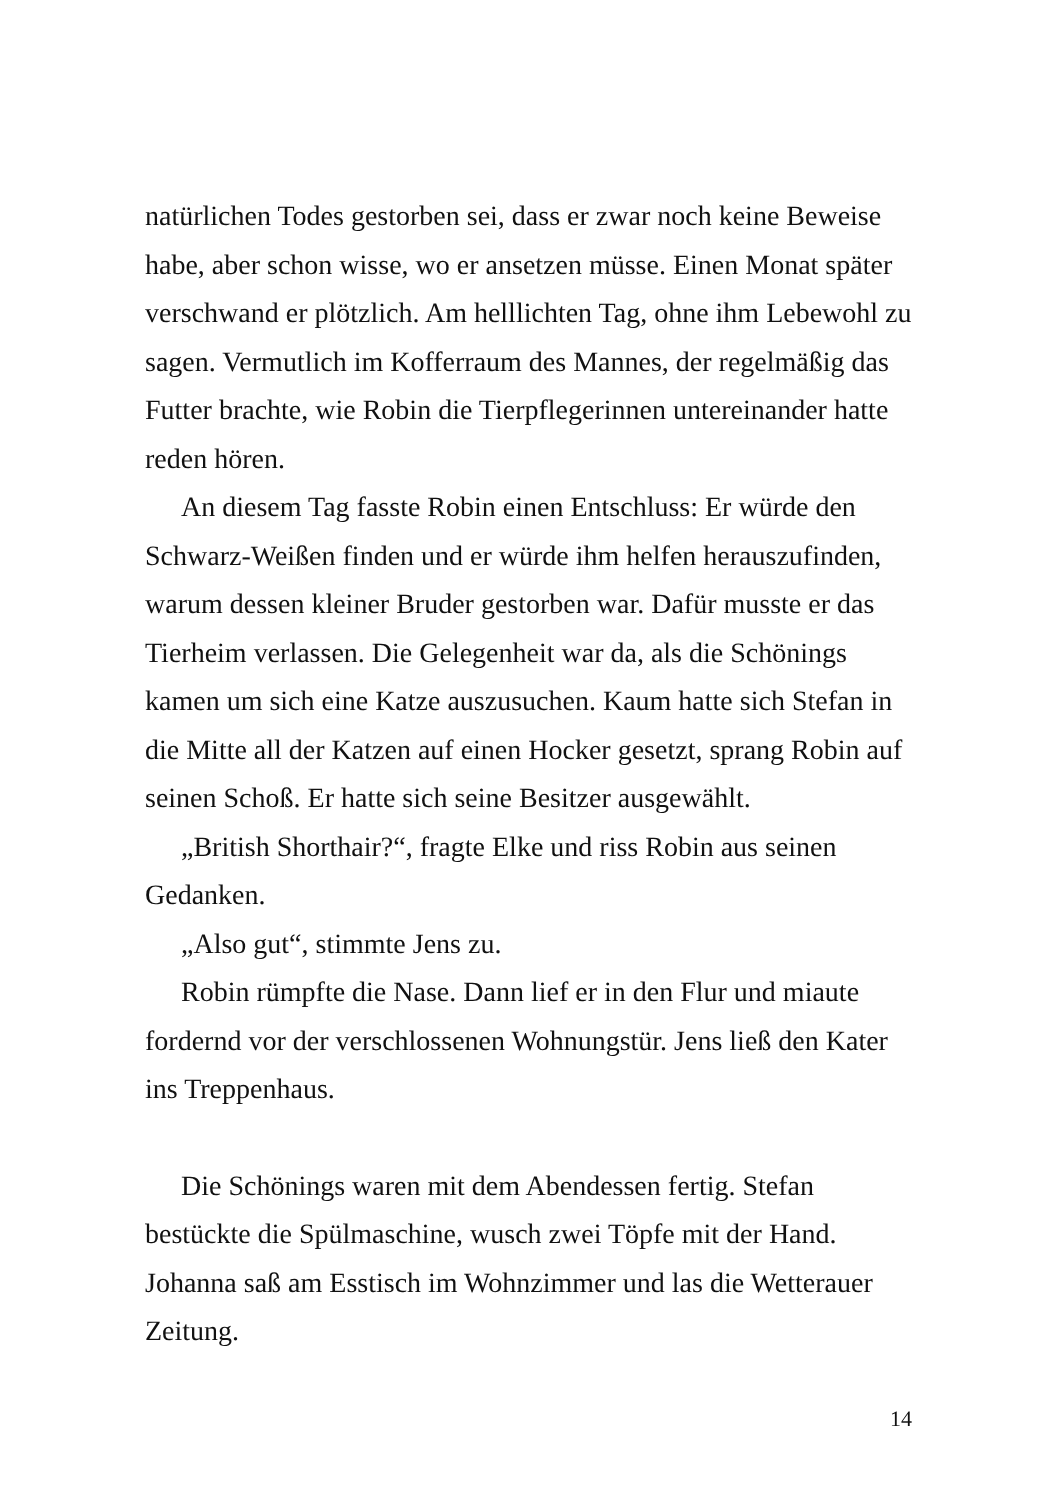natürlichen Todes gestorben sei, dass er zwar noch keine Beweise habe, aber schon wisse, wo er ansetzen müsse. Einen Monat später verschwand er plötzlich. Am helllichten Tag, ohne ihm Lebewohl zu sagen. Vermutlich im Kofferraum des Mannes, der regelmäßig das Futter brachte, wie Robin die Tierpflegerinnen untereinander hatte reden hören.
An diesem Tag fasste Robin einen Entschluss: Er würde den Schwarz-Weißen finden und er würde ihm helfen herauszufinden, warum dessen kleiner Bruder gestorben war. Dafür musste er das Tierheim verlassen. Die Gelegenheit war da, als die Schönings kamen um sich eine Katze auszusuchen. Kaum hatte sich Stefan in die Mitte all der Katzen auf einen Hocker gesetzt, sprang Robin auf seinen Schoß. Er hatte sich seine Besitzer ausgewählt.
„British Shorthair?“, fragte Elke und riss Robin aus seinen Gedanken.
„Also gut“, stimmte Jens zu.
Robin rümpfte die Nase. Dann lief er in den Flur und miaute fordernd vor der verschlossenen Wohnungstür. Jens ließ den Kater ins Treppenhaus.
Die Schönings waren mit dem Abendessen fertig. Stefan bestückte die Spülmaschine, wusch zwei Töpfe mit der Hand. Johanna saß am Esstisch im Wohnzimmer und las die Wetterauer Zeitung.
14